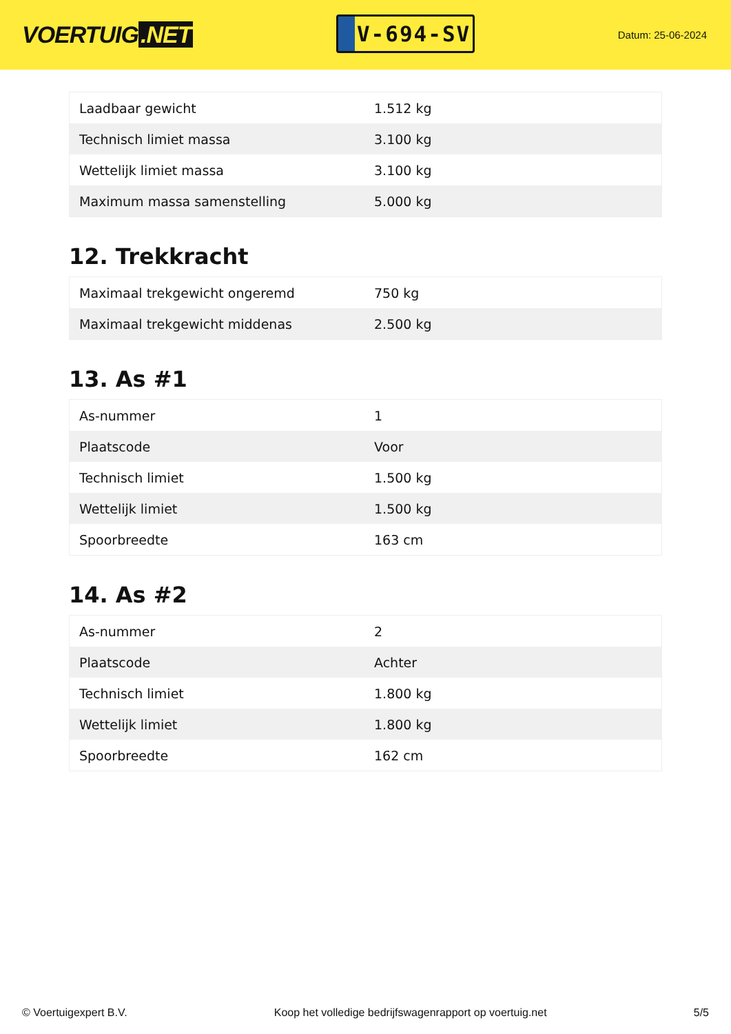VOERTUIG.NET
V-694-SV
Datum: 25-06-2024
| Laadbaar gewicht | 1.512 kg |
| Technisch limiet massa | 3.100 kg |
| Wettelijk limiet massa | 3.100 kg |
| Maximum massa samenstelling | 5.000 kg |
12. Trekkracht
| Maximaal trekgewicht ongeremd | 750 kg |
| Maximaal trekgewicht middenas | 2.500 kg |
13. As #1
| As-nummer | 1 |
| Plaatscode | Voor |
| Technisch limiet | 1.500 kg |
| Wettelijk limiet | 1.500 kg |
| Spoorbreedte | 163 cm |
14. As #2
| As-nummer | 2 |
| Plaatscode | Achter |
| Technisch limiet | 1.800 kg |
| Wettelijk limiet | 1.800 kg |
| Spoorbreedte | 162 cm |
© Voertuigexpert B.V. Koop het volledige bedrijfswagenrapport op voertuig.net 5/5